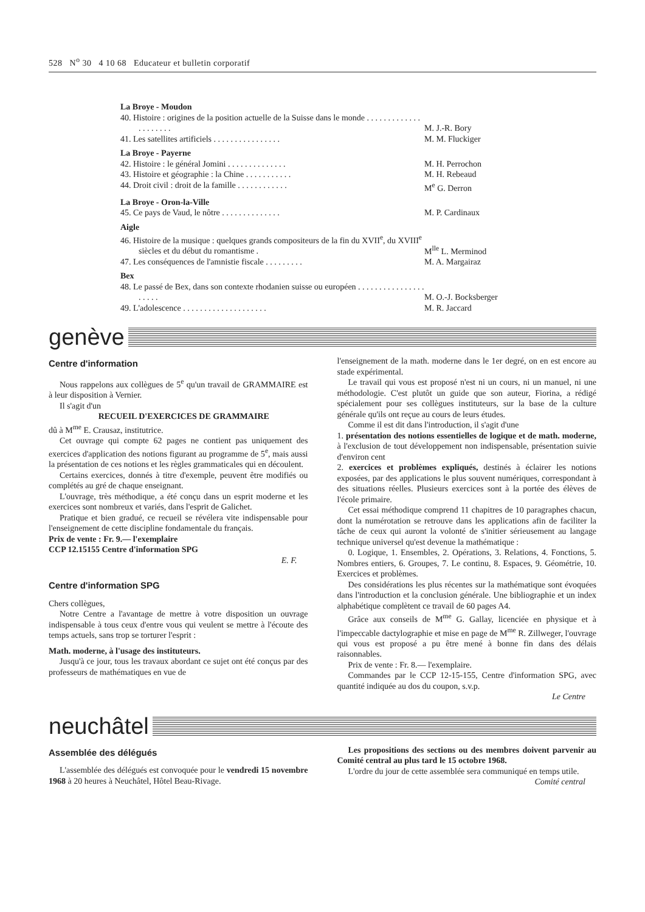528 N<sup>o</sup> 30 4 10 68 Educateur et bulletin corporatif
La Broye - Moudon
40. Histoire : origines de la position actuelle de la Suisse dans le monde . . . . . . . . . . . . . . . . . . . . .
M. J.-R. Bory
41. Les satellites artificiels . . . . . . . . . . . . . . . .
M. M. Fluckiger
La Broye - Payerne
42. Histoire : le général Jomini . . . . . . . . . . . . . .
M. H. Perrochon
43. Histoire et géographie : la Chine . . . . . . . . . . .
M. H. Rebeaud
44. Droit civil : droit de la famille . . . . . . . . . . . .
M<sup>e</sup> G. Derron
La Broye - Oron-la-Ville
45. Ce pays de Vaud, le nôtre . . . . . . . . . . . . . .
M. P. Cardinaux
Aigle
46. Histoire de la musique : quelques grands compositeurs de la fin du XVII<sup>e</sup>, du XVIII<sup>e</sup> siècles et du début du romantisme .
M<sup>lle</sup> L. Merminod
47. Les conséquences de l'amnistie fiscale . . . . . . . . .
M. A. Margairaz
Bex
48. Le passé de Bex, dans son contexte rhodanien suisse ou européen . . . . . . . . . . . . . . . . . . . . .
M. O.-J. Bocksberger
49. L'adolescence . . . . . . . . . . . . . . . . . . . .
M. R. Jaccard
genève
Centre d'information
Nous rappelons aux collègues de 5<sup>e</sup> qu'un travail de GRAMMAIRE est à leur disposition à Vernier.
Il s'agit d'un
RECUEIL D'EXERCICES DE GRAMMAIRE
dû à M<sup>me</sup> E. Crausaz, institutrice.
Cet ouvrage qui compte 62 pages ne contient pas uniquement des exercices d'application des notions figurant au programme de 5<sup>e</sup>, mais aussi la présentation de ces notions et les règles grammaticales qui en découlent.
Certains exercices, donnés à titre d'exemple, peuvent être modifiés ou complétés au gré de chaque enseignant.
L'ouvrage, très méthodique, a été conçu dans un esprit moderne et les exercices sont nombreux et variés, dans l'esprit de Galichet.
Pratique et bien gradué, ce recueil se révélera vite indispensable pour l'enseignement de cette discipline fondamentale du français.
Prix de vente : Fr. 9.— l'exemplaire
CCP 12.15155 Centre d'information SPG
E. F.
Centre d'information SPG
Chers collègues,
Notre Centre a l'avantage de mettre à votre disposition un ouvrage indispensable à tous ceux d'entre vous qui veulent se mettre à l'écoute des temps actuels, sans trop se torturer l'esprit :
Math. moderne, à l'usage des instituteurs.
Jusqu'à ce jour, tous les travaux abordant ce sujet ont été conçus par des professeurs de mathématiques en vue de
l'enseignement de la math. moderne dans le 1er degré, on en est encore au stade expérimental.
Le travail qui vous est proposé n'est ni un cours, ni un manuel, ni une méthodologie. C'est plutôt un guide que son auteur, Fiorina, a rédigé spécialement pour ses collègues instituteurs, sur la base de la culture générale qu'ils ont reçue au cours de leurs études.
Comme il est dit dans l'introduction, il s'agit d'une
1. présentation des notions essentielles de logique et de math. moderne, à l'exclusion de tout développement non indispensable, présentation suivie d'environ cent
2. exercices et problèmes expliqués, destinés à éclairer les notions exposées, par des applications le plus souvent numériques, correspondant à des situations réelles. Plusieurs exercices sont à la portée des élèves de l'école primaire.
Cet essai méthodique comprend 11 chapitres de 10 paragraphes chacun, dont la numérotation se retrouve dans les applications afin de faciliter la tâche de ceux qui auront la volonté de s'initier sérieusement au langage technique universel qu'est devenue la mathématique :
0. Logique, 1. Ensembles, 2. Opérations, 3. Relations, 4. Fonctions, 5. Nombres entiers, 6. Groupes, 7. Le continu, 8. Espaces, 9. Géométrie, 10. Exercices et problèmes.
Des considérations les plus récentes sur la mathématique sont évoquées dans l'introduction et la conclusion générale. Une bibliographie et un index alphabétique complètent ce travail de 60 pages A4.
Grâce aux conseils de M<sup>me</sup> G. Gallay, licenciée en physique et à l'impeccable dactylographie et mise en page de M<sup>me</sup> R. Zillweger, l'ouvrage qui vous est proposé a pu être mené à bonne fin dans des délais raisonnables.
Prix de vente : Fr. 8.— l'exemplaire.
Commandes par le CCP 12-15-155, Centre d'information SPG, avec quantité indiquée au dos du coupon, s.v.p.
Le Centre
neuchâtel
Assemblée des délégués
L'assemblée des délégués est convoquée pour le vendredi 15 novembre 1968 à 20 heures à Neuchâtel, Hôtel Beau-Rivage.
Les propositions des sections ou des membres doivent parvenir au Comité central au plus tard le 15 octobre 1968.
L'ordre du jour de cette assemblée sera communiqué en temps utile.
Comité central